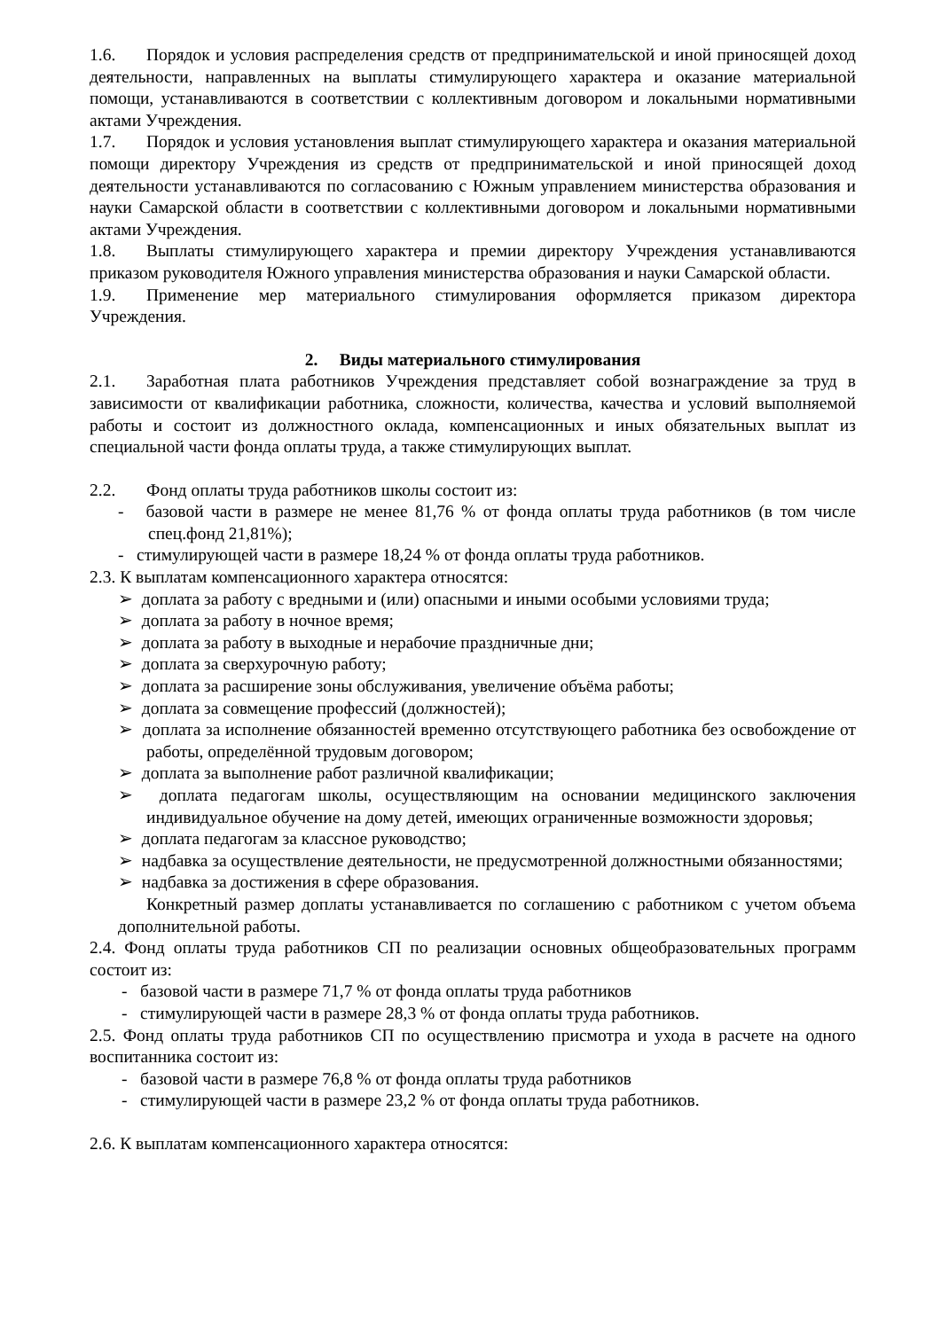1.6. Порядок и условия распределения средств от предпринимательской и иной приносящей доход деятельности, направленных на выплаты стимулирующего характера и оказание материальной помощи, устанавливаются в соответствии с коллективным договором и локальными нормативными актами Учреждения.
1.7. Порядок и условия установления выплат стимулирующего характера и оказания материальной помощи директору Учреждения из средств от предпринимательской и иной приносящей доход деятельности устанавливаются по согласованию с Южным управлением министерства образования и науки Самарской области в соответствии с коллективными договором и локальными нормативными актами Учреждения.
1.8. Выплаты стимулирующего характера и премии директору Учреждения устанавливаются приказом руководителя Южного управления министерства образования и науки Самарской области.
1.9. Применение мер материального стимулирования оформляется приказом директора Учреждения.
2. Виды материального стимулирования
2.1. Заработная плата работников Учреждения представляет собой вознаграждение за труд в зависимости от квалификации работника, сложности, количества, качества и условий выполняемой работы и состоит из должностного оклада, компенсационных и иных обязательных выплат из специальной части фонда оплаты труда, а также стимулирующих выплат.
2.2. Фонд оплаты труда работников школы состоит из:
- базовой части в размере не менее 81,76 % от фонда оплаты труда работников (в том числе спец.фонд 21,81%);
- стимулирующей части в размере 18,24 % от фонда оплаты труда работников.
2.3. К выплатам компенсационного характера относятся:
➢ доплата за работу с вредными и (или) опасными и иными особыми условиями труда;
➢ доплата за работу в ночное время;
➢ доплата за работу в выходные и нерабочие праздничные дни;
➢ доплата за сверхурочную работу;
➢ доплата за расширение зоны обслуживания, увеличение объёма работы;
➢ доплата за совмещение профессий (должностей);
➢ доплата за исполнение обязанностей временно отсутствующего работника без освобождение от работы, определённой трудовым договором;
➢ доплата за выполнение работ различной квалификации;
➢ доплата педагогам школы, осуществляющим на основании медицинского заключения индивидуальное обучение на дому детей, имеющих ограниченные возможности здоровья;
➢ доплата педагогам за классное руководство;
➢ надбавка за осуществление деятельности, не предусмотренной должностными обязанностями;
➢ надбавка за достижения в сфере образования.
Конкретный размер доплаты устанавливается по соглашению с работником с учетом объема дополнительной работы.
2.4. Фонд оплаты труда работников СП по реализации основных общеобразовательных программ состоит из:
- базовой части в размере 71,7 % от фонда оплаты труда работников
- стимулирующей части в размере 28,3 % от фонда оплаты труда работников.
2.5. Фонд оплаты труда работников СП по осуществлению присмотра и ухода в расчете на одного воспитанника состоит из:
- базовой части в размере 76,8 % от фонда оплаты труда работников
- стимулирующей части в размере 23,2 % от фонда оплаты труда работников.
2.6. К выплатам компенсационного характера относятся: